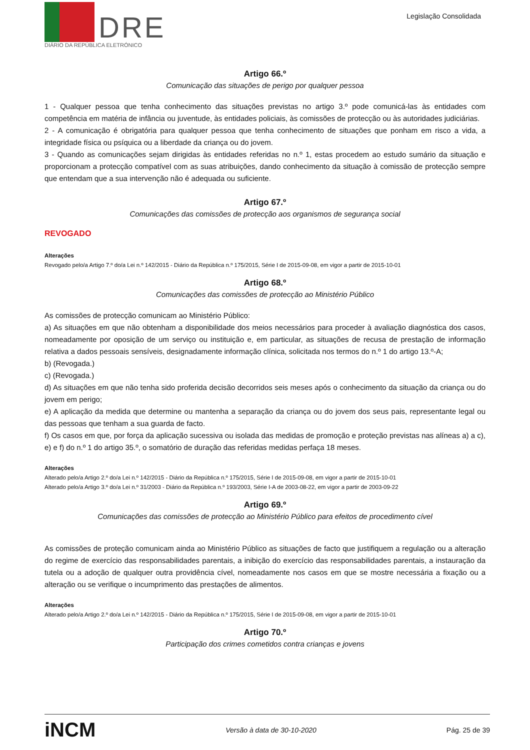DRE
DIÁRIO DA REPÚBLICA ELETRÓNICO
Legislação Consolidada
Artigo 66.º
Comunicação das situações de perigo por qualquer pessoa
1 - Qualquer pessoa que tenha conhecimento das situações previstas no artigo 3.º pode comunicá-las às entidades com competência em matéria de infância ou juventude, às entidades policiais, às comissões de protecção ou às autoridades judiciárias.
2 - A comunicação é obrigatória para qualquer pessoa que tenha conhecimento de situações que ponham em risco a vida, a integridade física ou psíquica ou a liberdade da criança ou do jovem.
3 - Quando as comunicações sejam dirigidas às entidades referidas no n.º 1, estas procedem ao estudo sumário da situação e proporcionam a protecção compatível com as suas atribuições, dando conhecimento da situação à comissão de protecção sempre que entendam que a sua intervenção não é adequada ou suficiente.
Artigo 67.º
Comunicações das comissões de protecção aos organismos de segurança social
REVOGADO
Alterações
Revogado pelo/a Artigo 7.º do/a Lei n.º 142/2015 - Diário da República n.º 175/2015, Série I de 2015-09-08, em vigor a partir de 2015-10-01
Artigo 68.º
Comunicações das comissões de protecção ao Ministério Público
As comissões de protecção comunicam ao Ministério Público:
a) As situações em que não obtenham a disponibilidade dos meios necessários para proceder à avaliação diagnóstica dos casos, nomeadamente por oposição de um serviço ou instituição e, em particular, as situações de recusa de prestação de informação relativa a dados pessoais sensíveis, designadamente informação clínica, solicitada nos termos do n.º 1 do artigo 13.º-A;
b) (Revogada.)
c) (Revogada.)
d) As situações em que não tenha sido proferida decisão decorridos seis meses após o conhecimento da situação da criança ou do jovem em perigo;
e) A aplicação da medida que determine ou mantenha a separação da criança ou do jovem dos seus pais, representante legal ou das pessoas que tenham a sua guarda de facto.
f) Os casos em que, por força da aplicação sucessiva ou isolada das medidas de promoção e proteção previstas nas alíneas a) a c), e) e f) do n.º 1 do artigo 35.º, o somatório de duração das referidas medidas perfaça 18 meses.
Alterações
Alterado pelo/a Artigo 2.º do/a Lei n.º 142/2015 - Diário da República n.º 175/2015, Série I de 2015-09-08, em vigor a partir de 2015-10-01
Alterado pelo/a Artigo 3.º do/a Lei n.º 31/2003 - Diário da República n.º 193/2003, Série I-A de 2003-08-22, em vigor a partir de 2003-09-22
Artigo 69.º
Comunicações das comissões de protecção ao Ministério Público para efeitos de procedimento cível
As comissões de proteção comunicam ainda ao Ministério Público as situações de facto que justifiquem a regulação ou a alteração do regime de exercício das responsabilidades parentais, a inibição do exercício das responsabilidades parentais, a instauração da tutela ou a adoção de qualquer outra providência cível, nomeadamente nos casos em que se mostre necessária a fixação ou a alteração ou se verifique o incumprimento das prestações de alimentos.
Alterações
Alterado pelo/a Artigo 2.º do/a Lei n.º 142/2015 - Diário da República n.º 175/2015, Série I de 2015-09-08, em vigor a partir de 2015-10-01
Artigo 70.º
Participação dos crimes cometidos contra crianças e jovens
iNCM Versão à data de 30-10-2020 Pág. 25 de 39